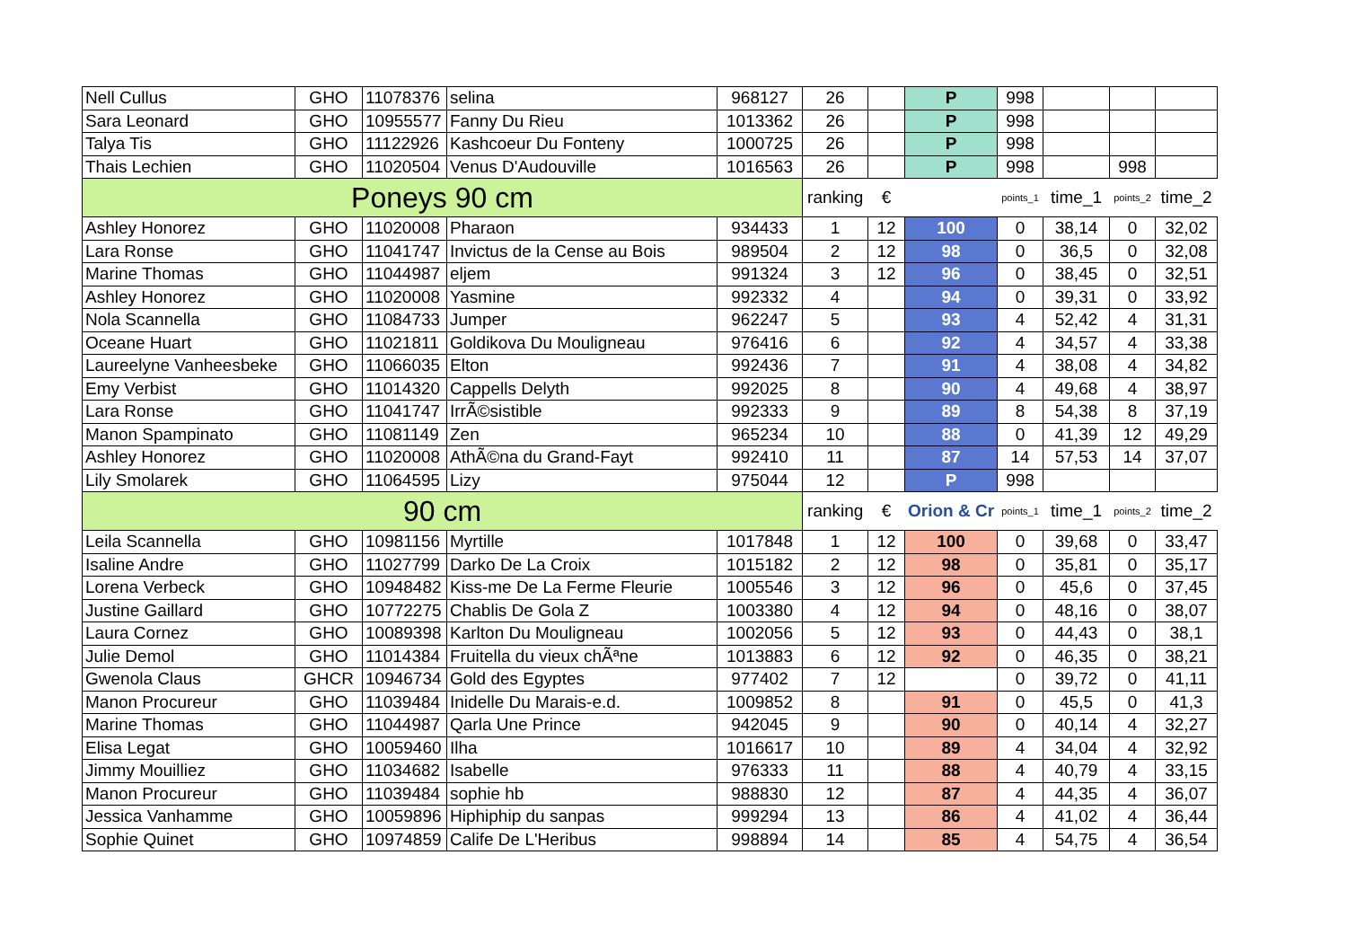| Nell Cullus | GHO | 11078376 | selina | 968127 | 26 | | P | 998 | | | |
| Sara Leonard | GHO | 10955577 | Fanny Du Rieu | 1013362 | 26 | | P | 998 | | | |
| Talya Tis | GHO | 11122926 | Kashcoeur Du Fonteny | 1000725 | 26 | | P | 998 | | | |
| Thais Lechien | GHO | 11020504 | Venus D'Audouville | 1016563 | 26 | | P | 998 | | 998 | |
| Poneys 90 cm | | | | | ranking | € | | points_1 | time_1 | points_2 | time_2 |
| Ashley Honorez | GHO | 11020008 | Pharaon | 934433 | 1 | 12 | 100 | 0 | 38,14 | 0 | 32,02 |
| Lara Ronse | GHO | 11041747 | Invictus de la Cense au Bois | 989504 | 2 | 12 | 98 | 0 | 36,5 | 0 | 32,08 |
| Marine Thomas | GHO | 11044987 | eljem | 991324 | 3 | 12 | 96 | 0 | 38,45 | 0 | 32,51 |
| Ashley Honorez | GHO | 11020008 | Yasmine | 992332 | 4 | | 94 | 0 | 39,31 | 0 | 33,92 |
| Nola Scannella | GHO | 11084733 | Jumper | 962247 | 5 | | 93 | 4 | 52,42 | 4 | 31,31 |
| Oceane Huart | GHO | 11021811 | Goldikova Du Mouligneau | 976416 | 6 | | 92 | 4 | 34,57 | 4 | 33,38 |
| Laureelyne Vanheesbeke | GHO | 11066035 | Elton | 992436 | 7 | | 91 | 4 | 38,08 | 4 | 34,82 |
| Emy Verbist | GHO | 11014320 | Cappells Delyth | 992025 | 8 | | 90 | 4 | 49,68 | 4 | 38,97 |
| Lara Ronse | GHO | 11041747 | IrrÃ©sistible | 992333 | 9 | | 89 | 8 | 54,38 | 8 | 37,19 |
| Manon Spampinato | GHO | 11081149 | Zen | 965234 | 10 | | 88 | 0 | 41,39 | 12 | 49,29 |
| Ashley Honorez | GHO | 11020008 | AthÃ©na du Grand-Fayt | 992410 | 11 | | 87 | 14 | 57,53 | 14 | 37,07 |
| Lily Smolarek | GHO | 11064595 | Lizy | 975044 | 12 | | P | 998 | | | |
| 90 cm | | | | | ranking | € | Orion & Cr | points_1 | time_1 | points_2 | time_2 |
| Leila Scannella | GHO | 10981156 | Myrtille | 1017848 | 1 | 12 | 100 | 0 | 39,68 | 0 | 33,47 |
| Isaline Andre | GHO | 11027799 | Darko De La Croix | 1015182 | 2 | 12 | 98 | 0 | 35,81 | 0 | 35,17 |
| Lorena Verbeck | GHO | 10948482 | Kiss-me De La Ferme Fleurie | 1005546 | 3 | 12 | 96 | 0 | 45,6 | 0 | 37,45 |
| Justine Gaillard | GHO | 10772275 | Chablis De Gola Z | 1003380 | 4 | 12 | 94 | 0 | 48,16 | 0 | 38,07 |
| Laura Cornez | GHO | 10089398 | Karlton Du Mouligneau | 1002056 | 5 | 12 | 93 | 0 | 44,43 | 0 | 38,1 |
| Julie Demol | GHO | 11014384 | Fruitella du vieux chÃªne | 1013883 | 6 | 12 | 92 | 0 | 46,35 | 0 | 38,21 |
| Gwenola Claus | GHCR | 10946734 | Gold des Egyptes | 977402 | 7 | 12 | | 0 | 39,72 | 0 | 41,11 |
| Manon Procureur | GHO | 11039484 | Inidelle Du Marais-e.d. | 1009852 | 8 | | 91 | 0 | 45,5 | 0 | 41,3 |
| Marine Thomas | GHO | 11044987 | Qarla Une Prince | 942045 | 9 | | 90 | 0 | 40,14 | 4 | 32,27 |
| Elisa Legat | GHO | 10059460 | Ilha | 1016617 | 10 | | 89 | 4 | 34,04 | 4 | 32,92 |
| Jimmy Mouilliez | GHO | 11034682 | Isabelle | 976333 | 11 | | 88 | 4 | 40,79 | 4 | 33,15 |
| Manon Procureur | GHO | 11039484 | sophie hb | 988830 | 12 | | 87 | 4 | 44,35 | 4 | 36,07 |
| Jessica Vanhamme | GHO | 10059896 | Hiphiphip du sanpas | 999294 | 13 | | 86 | 4 | 41,02 | 4 | 36,44 |
| Sophie Quinet | GHO | 10974859 | Calife De L'Heribus | 998894 | 14 | | 85 | 4 | 54,75 | 4 | 36,54 |